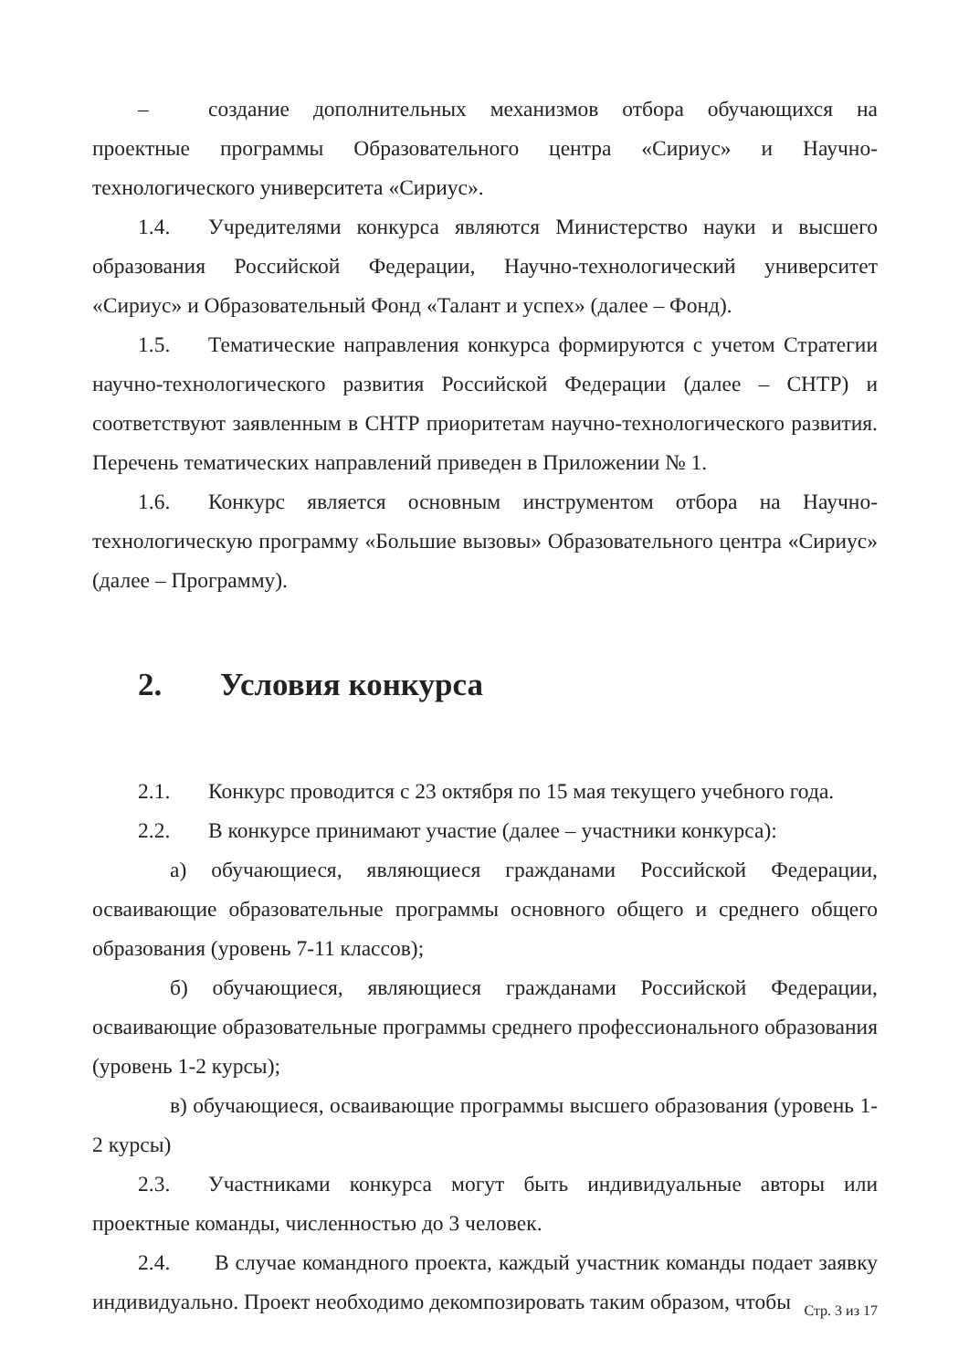– создание дополнительных механизмов отбора обучающихся на проектные программы Образовательного центра «Сириус» и Научно-технологического университета «Сириус».
1.4. Учредителями конкурса являются Министерство науки и высшего образования Российской Федерации, Научно-технологический университет «Сириус» и Образовательный Фонд «Талант и успех» (далее – Фонд).
1.5. Тематические направления конкурса формируются с учетом Стратегии научно-технологического развития Российской Федерации (далее – СНТР) и соответствуют заявленным в СНТР приоритетам научно-технологического развития. Перечень тематических направлений приведен в Приложении № 1.
1.6. Конкурс является основным инструментом отбора на Научно-технологическую программу «Большие вызовы» Образовательного центра «Сириус» (далее – Программу).
2. Условия конкурса
2.1. Конкурс проводится с 23 октября по 15 мая текущего учебного года.
2.2. В конкурсе принимают участие (далее – участники конкурса):
а) обучающиеся, являющиеся гражданами Российской Федерации, осваивающие образовательные программы основного общего и среднего общего образования (уровень 7-11 классов);
б) обучающиеся, являющиеся гражданами Российской Федерации, осваивающие образовательные программы среднего профессионального образования (уровень 1-2 курсы);
в) обучающиеся, осваивающие программы высшего образования (уровень 1-2 курсы)
2.3. Участниками конкурса могут быть индивидуальные авторы или проектные команды, численностью до 3 человек.
2.4. В случае командного проекта, каждый участник команды подает заявку индивидуально. Проект необходимо декомпозировать таким образом, чтобы
Стр. 3 из 17